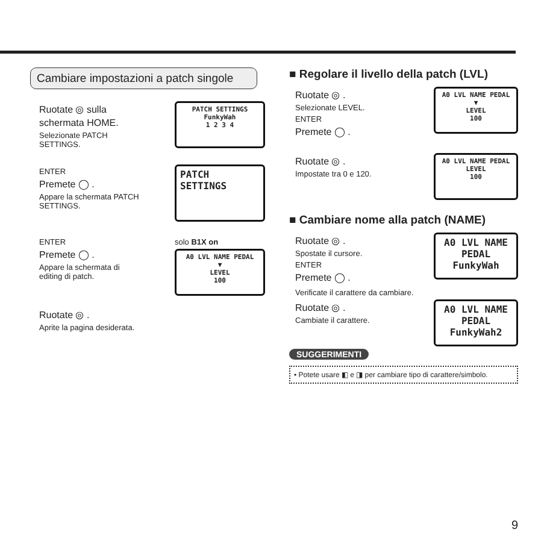Cambiare impostazioni a patch singole
Ruotate ◎ sulla
schermata HOME.
Selezionate PATCH
SETTINGS.
PATCH SETTINGS
FunkyWah
1 2 3 4
ENTER
Premete ◯ .
Appare la schermata PATCH
SETTINGS.
PATCH
SETTINGS
ENTER
Premete ◯ .
Appare la schermata di
editing di patch.
solo B1X on
A0 LVL NAME PEDAL
▼
LEVEL
100
Ruotate ◎ .
Aprite la pagina desiderata.
■ Regolare il livello della patch (LVL)
Ruotate ◎ .
Selezionate LEVEL.
ENTER
Premete ◯ .
A0 LVL NAME PEDAL
▼
LEVEL
100
Ruotate ◎ .
Impostate tra 0 e 120.
A0 LVL NAME PEDAL
LEVEL
100
■ Cambiare nome alla patch (NAME)
Ruotate ◎ .
Spostate il cursore.
ENTER
Premete ◯ .
A0 LVL NAME PEDAL
FunkyWah
Verificate il carattere da cambiare.
Ruotate ◎ .
Cambiate il carattere.
A0 LVL NAME PEDAL
FunkyWah2
SUGGERIMENTI
• Potete usare ◧ e ◨ per cambiare tipo di carattere/simbolo.
9